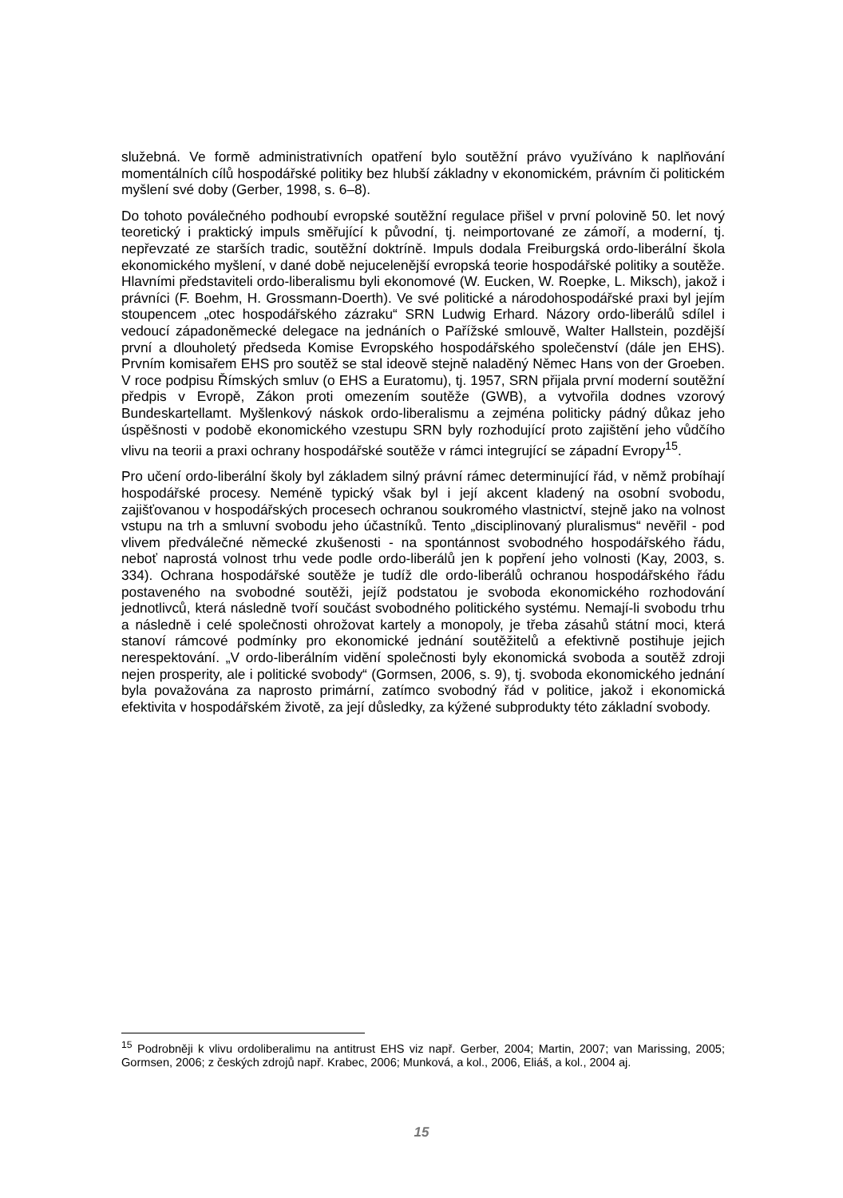služebná. Ve formě administrativních opatření bylo soutěžní právo využíváno k naplňování momentálních cílů hospodářské politiky bez hlubší základny v ekonomickém, právním či politickém myšlení své doby (Gerber, 1998, s. 6–8).
Do tohoto poválečného podhoubí evropské soutěžní regulace přišel v první polovině 50. let nový teoretický i praktický impuls směřující k původní, tj. neimportované ze zámoří, a moderní, tj. nepřevzaté ze starších tradic, soutěžní doktríně. Impuls dodala Freiburgská ordo-liberální škola ekonomického myšlení, v dané době nejucelenější evropská teorie hospodářské politiky a soutěže. Hlavními představiteli ordo-liberalismu byli ekonomové (W. Eucken, W. Roepke, L. Miksch), jakož i právníci (F. Boehm, H. Grossmann-Doerth). Ve své politické a národohospodářské praxi byl jejím stoupencem „otec hospodářského zázraku“ SRN Ludwig Erhard. Názory ordo-liberálů sdílel i vedoucí západoněmecké delegace na jednáních o Pařížské smlouvě, Walter Hallstein, pozdější první a dlouholetý předseda Komise Evropského hospodářského společenství (dále jen EHS). Prvním komisařem EHS pro soutěž se stal ideově stejně naladěný Němec Hans von der Groeben. V roce podpisu Římských smluv (o EHS a Euratomu), tj. 1957, SRN přijala první moderní soutěžní předpis v Evropě, Zákon proti omezením soutěže (GWB), a vytvořila dodnes vzorový Bundeskartellamt. Myšlenkový náskok ordo-liberalismu a zejména politicky pádný důkaz jeho úspěšnosti v podobě ekonomického vzestupu SRN byly rozhodující proto zajištění jeho vůdčího vlivu na teorii a praxi ochrany hospodářské soutěže v rámci integrující se západní Evropy<sup>15</sup>.
Pro učení ordo-liberální školy byl základem silný právní rámec determinující řád, v němž probíhají hospodářské procesy. Neméně typický však byl i její akcent kladený na osobní svobodu, zajišťovanou v hospodářských procesech ochranou soukromého vlastnictví, stejně jako na volnost vstupu na trh a smluvní svobodu jeho účastníků. Tento „disciplinovaný pluralismus“ nevěřil - pod vlivem předválečné německé zkušenosti - na spontánnost svobodného hospodářského řádu, neboť naprostá volnost trhu vede podle ordo-liberálů jen k popření jeho volnosti (Kay, 2003, s. 334). Ochrana hospodářské soutěže je tudíž dle ordo-liberálů ochranou hospodářského řádu postaveného na svobodné soutěži, jejíž podstatou je svoboda ekonomického rozhodování jednotlivců, která následně tvoří součást svobodného politického systému. Nemají-li svobodu trhu a následně i celé společnosti ohrožovat kartely a monopoly, je třeba zásahů státní moci, která stanoví rámcové podmínky pro ekonomické jednání soutěžitelů a efektivně postihuje jejich nerespektování. „V ordo-liberálním vidění společnosti byly ekonomická svoboda a soutěž zdroji nejen prosperity, ale i politické svobody“ (Gormsen, 2006, s. 9), tj. svoboda ekonomického jednání byla považována za naprosto primární, zatímco svobodný řád v politice, jakož i ekonomická efektivita v hospodářském životě, za její důsledky, za kýžené subprodukty této základní svobody.
<sup>15</sup> Podrobněji k vlivu ordoliberalimu na antitrust EHS viz např. Gerber, 2004; Martin, 2007; van Marissing, 2005; Gormsen, 2006; z českých zdrojů např. Krabec, 2006; Munková, a kol., 2006, Eliáš, a kol., 2004 aj.
15